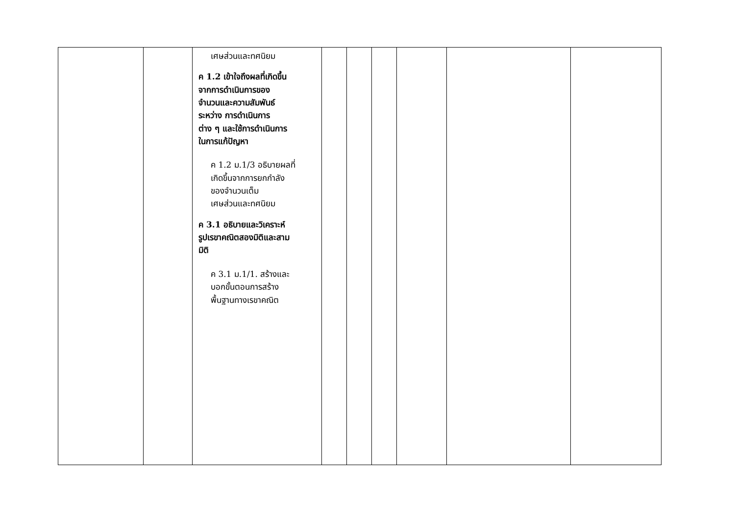| | | เศษส่วนและทศนิยม ค 1.2 เข้าใจถึงผลที่เกิดขึ้น จากการดำเนินการของ จำนวนและความสัมพันธ์ ระหว่าง การดำเนินการ ต่าง ๆ และใช้การดำเนินการ ในการแก้ปัญหา ค 1.2 ม.1/3 อธิบายผลที่ เกิดขึ้นจากการยกกำลัง ของจำนวนเต็ม เศษส่วนและทศนิยม ค 3.1 อธิบายและวิเคราะห์ รูปเรขาคณิตสองมิติและสาม มิติ ค 3.1 ม.1/1. สร้างและ บอกขั้นตอนการสร้าง พื้นฐานทางเรขาคณิต | | | | | | |